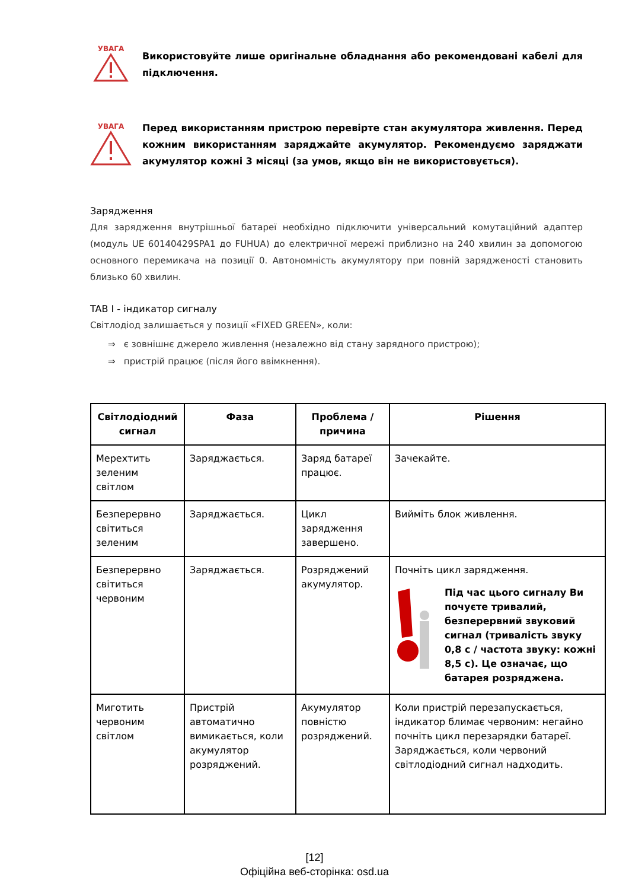УВАГА
Використовуйте лише оригінальне обладнання або рекомендовані кабелі для підключення.
УВАГА
Перед використанням пристрою перевірте стан акумулятора живлення. Перед кожним використанням заряджайте акумулятор. Рекомендуємо заряджати акумулятор кожні 3 місяці (за умов, якщо він не використовується).
Зарядження
Для зарядження внутрішньої батареї необхідно підключити універсальний комутаційний адаптер (модуль UE 60140429SPA1 до FUHUA) до електричної мережі приблизно на 240 хвилин за допомогою основного перемикача на позиції 0. Автономність акумулятору при повній зарядженості становить близько 60 хвилин.
TAB I - індикатор сигналу
Світлодіод залишається у позиції «FIXED GREEN», коли:
⇒ є зовнішнє джерело живлення (незалежно від стану зарядного пристрою);
⇒ пристрій працює (після його ввімкнення).
| Світлодіодний сигнал | Фаза | Проблема / причина | Рішення |
| --- | --- | --- | --- |
| Мерехтить зеленим світлом | Заряджається. | Заряд батареї працює. | Зачекайте. |
| Безперервно світиться зеленим | Заряджається. | Цикл зарядження завершено. | Вийміть блок живлення. |
| Безперервно світиться червоним | Заряджається. | Розряджений акумулятор. | Почніть цикл зарядження. Під час цього сигналу Ви почуєте тривалий, безперервний звуковий сигнал (тривалість звуку 0,8 с / частота звуку: кожні 8,5 с). Це означає, що батарея розряджена. |
| Миготить червоним світлом | Пристрій автоматично вимикається, коли акумулятор розряджений. | Акумулятор повністю розряджений. | Коли пристрій перезапускається, індикатор блимає червоним: негайно почніть цикл перезарядки батареї. Заряджається, коли червоний світлодіодний сигнал надходить. |
[12]
Офіційна веб-сторінка: osd.ua